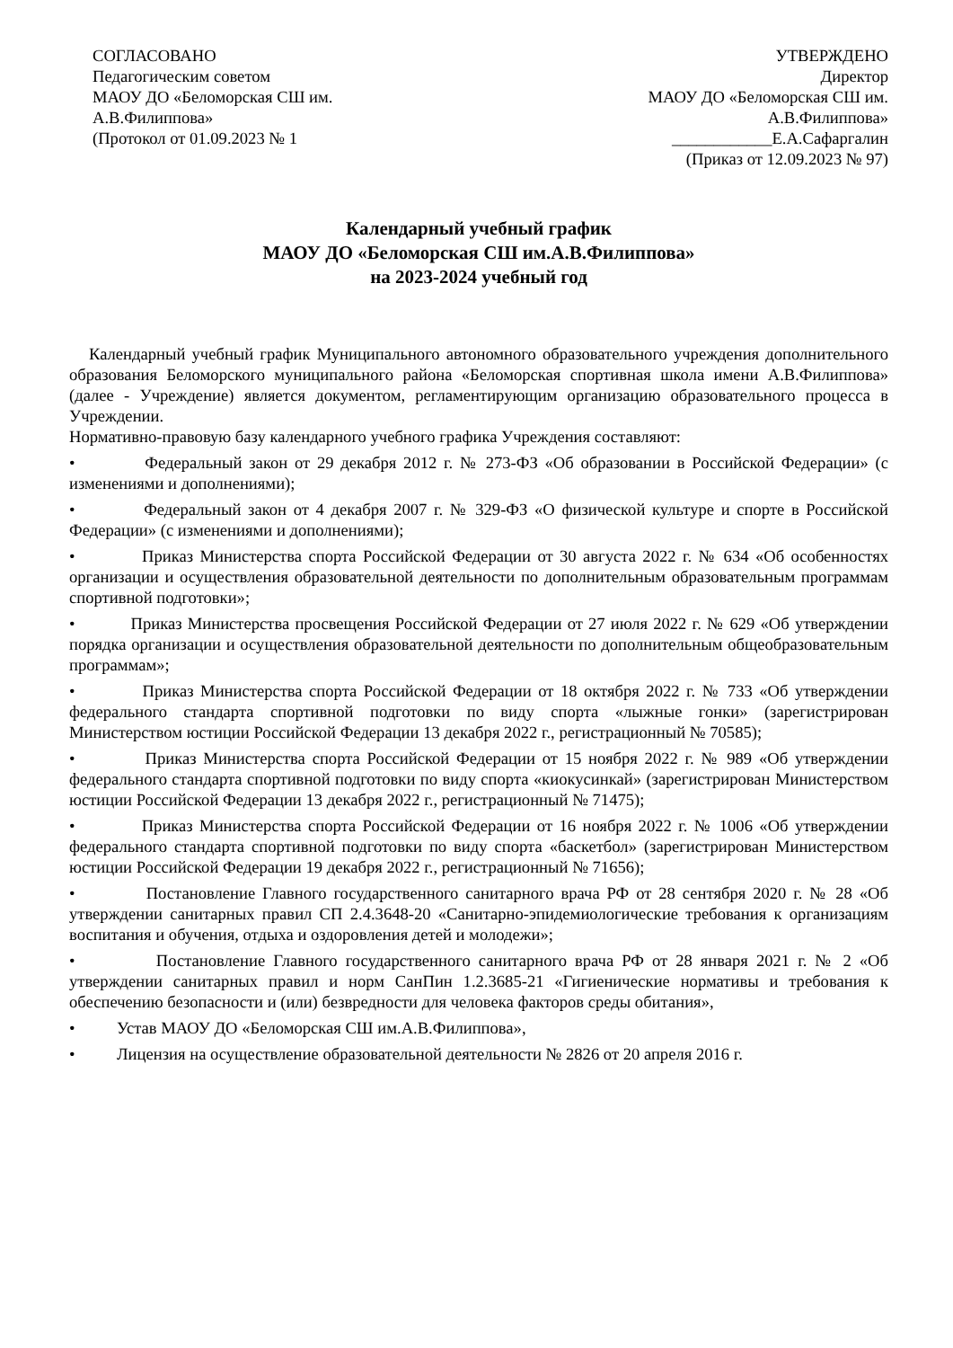СОГЛАСОВАНО
Педагогическим советом
МАОУ ДО «Беломорская СШ им.
А.В.Филиппова»
(Протокол от 01.09.2023 № 1
УТВЕРЖДЕНО
Директор
МАОУ ДО «Беломорская СШ им.
А.В.Филиппова»
____________Е.А.Сафаргалин
(Приказ от 12.09.2023 № 97)
Календарный учебный график
МАОУ ДО «Беломорская СШ им.А.В.Филиппова»
на 2023-2024 учебный год
Календарный учебный график Муниципального автономного образовательного учреждения дополнительного образования Беломорского муниципального района «Беломорская спортивная школа имени А.В.Филиппова» (далее - Учреждение) является документом, регламентирующим организацию образовательного процесса в Учреждении.
Нормативно-правовую базу календарного учебного графика Учреждения составляют:
• Федеральный закон от 29 декабря 2012 г. № 273-ФЗ «Об образовании в Российской Федерации» (с изменениями и дополнениями);
• Федеральный закон от 4 декабря 2007 г. № 329-ФЗ «О физической культуре и спорте в Российской Федерации» (с изменениями и дополнениями);
• Приказ Министерства спорта Российской Федерации от 30 августа 2022 г. № 634 «Об особенностях организации и осуществления образовательной деятельности по дополнительным образовательным программам спортивной подготовки»;
• Приказ Министерства просвещения Российской Федерации от 27 июля 2022 г. № 629 «Об утверждении порядка организации и осуществления образовательной деятельности по дополнительным общеобразовательным программам»;
• Приказ Министерства спорта Российской Федерации от 18 октября 2022 г. № 733 «Об утверждении федерального стандарта спортивной подготовки по виду спорта «лыжные гонки» (зарегистрирован Министерством юстиции Российской Федерации 13 декабря 2022 г., регистрационный № 70585);
• Приказ Министерства спорта Российской Федерации от 15 ноября 2022 г. № 989 «Об утверждении федерального стандарта спортивной подготовки по виду спорта «киокусинкай» (зарегистрирован Министерством юстиции Российской Федерации 13 декабря 2022 г., регистрационный № 71475);
• Приказ Министерства спорта Российской Федерации от 16 ноября 2022 г. № 1006 «Об утверждении федерального стандарта спортивной подготовки по виду спорта «баскетбол» (зарегистрирован Министерством юстиции Российской Федерации 19 декабря 2022 г., регистрационный № 71656);
• Постановление Главного государственного санитарного врача РФ от 28 сентября 2020 г. № 28 «Об утверждении санитарных правил СП 2.4.3648-20 «Санитарно-эпидемиологические требования к организациям воспитания и обучения, отдыха и оздоровления детей и молодежи»;
• Постановление Главного государственного санитарного врача РФ от 28 января 2021 г. № 2 «Об утверждении санитарных правил и норм СанПин 1.2.3685-21 «Гигиенические нормативы и требования к обеспечению безопасности и (или) безвредности для человека факторов среды обитания»,
• Устав МАОУ ДО «Беломорская СШ им.А.В.Филиппова»,
• Лицензия на осуществление образовательной деятельности № 2826 от 20 апреля 2016 г.